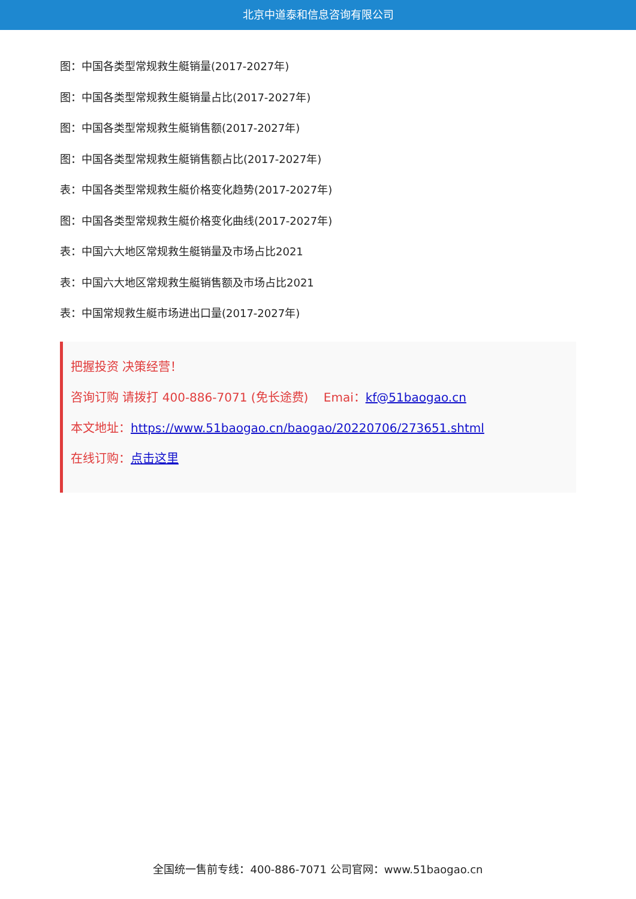北京中道泰和信息咨询有限公司
图：中国各类型常规救生艇销量(2017-2027年)
图：中国各类型常规救生艇销量占比(2017-2027年)
图：中国各类型常规救生艇销售额(2017-2027年)
图：中国各类型常规救生艇销售额占比(2017-2027年)
表：中国各类型常规救生艇价格变化趋势(2017-2027年)
图：中国各类型常规救生艇价格变化曲线(2017-2027年)
表：中国六大地区常规救生艇销量及市场占比2021
表：中国六大地区常规救生艇销售额及市场占比2021
表：中国常规救生艇市场进出口量(2017-2027年)
把握投资 决策经营！
咨询订购 请拨打 400-886-7071 (免长途费) Emai：kf@51baogao.cn
本文地址：https://www.51baogao.cn/baogao/20220706/273651.shtml
在线订购：点击这里
全国统一售前专线：400-886-7071 公司官网：www.51baogao.cn